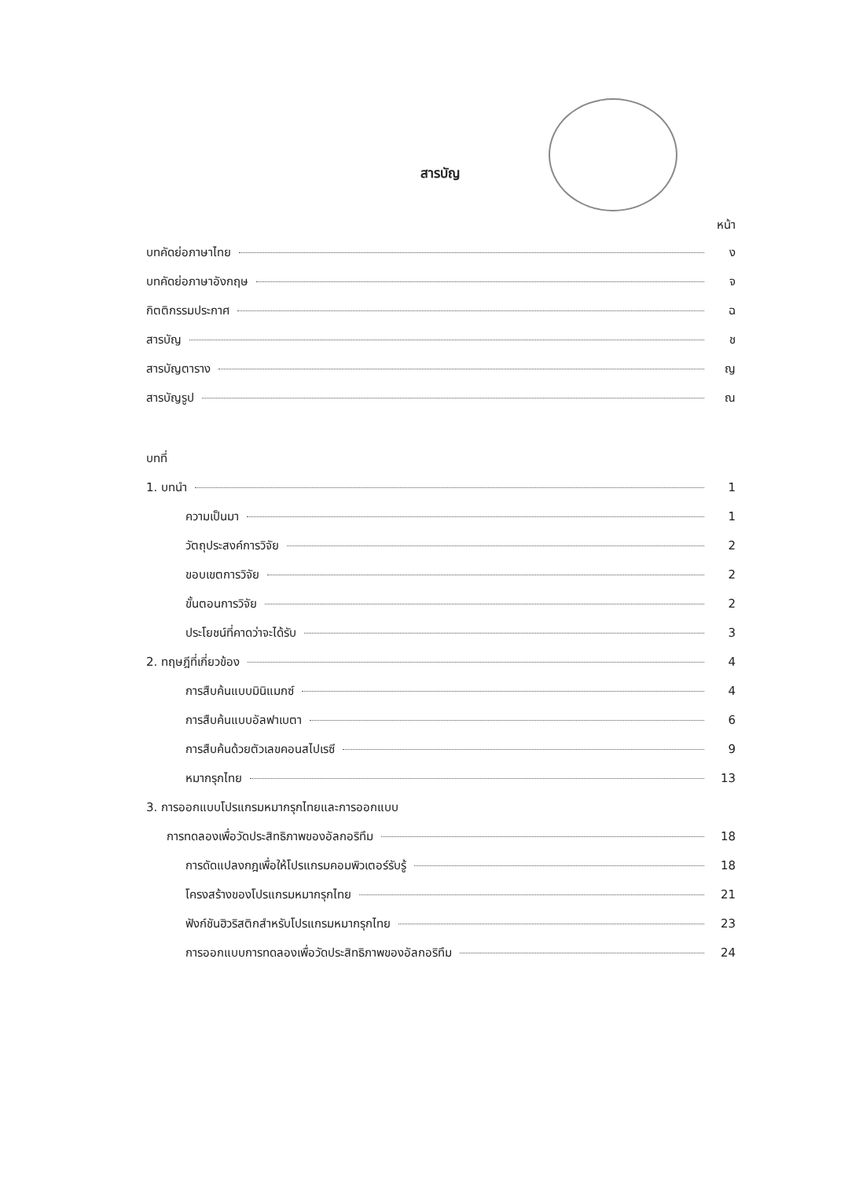สารบัญ
หน้า
บทคัดย่อภาษาไทย ง
บทคัดย่อภาษาอังกฤษ จ
กิตติกรรมประกาศ ฉ
สารบัญ ช
สารบัญตาราง ญ
สารบัญรูป ณ
บทที่
1. บทนำ 1
ความเป็นมา 1
วัตถุประสงค์การวิจัย 2
ขอบเขตการวิจัย 2
ขั้นตอนการวิจัย 2
ประโยชน์ที่คาดว่าจะได้รับ 3
2. ทฤษฎีที่เกี่ยวข้อง 4
การสืบค้นแบบมินิแมกซ์ 4
การสืบค้นแบบอัลฟาเบตา 6
การสืบค้นด้วยตัวเลขคอนสไปเรซี 9
หมากรุกไทย 13
3. การออกแบบโปรแกรมหมากรุกไทยและการออกแบบ
การทดลองเพื่อวัดประสิทธิภาพของอัลกอริทึม 18
การดัดแปลงกฎเพื่อให้โปรแกรมคอมพิวเตอร์รับรู้ 18
โครงสร้างของโปรแกรมหมากรุกไทย 21
ฟังก์ชันฮิวริสติกสำหรับโปรแกรมหมากรุกไทย 23
การออกแบบการทดลองเพื่อวัดประสิทธิภาพของอัลกอริทึม 24